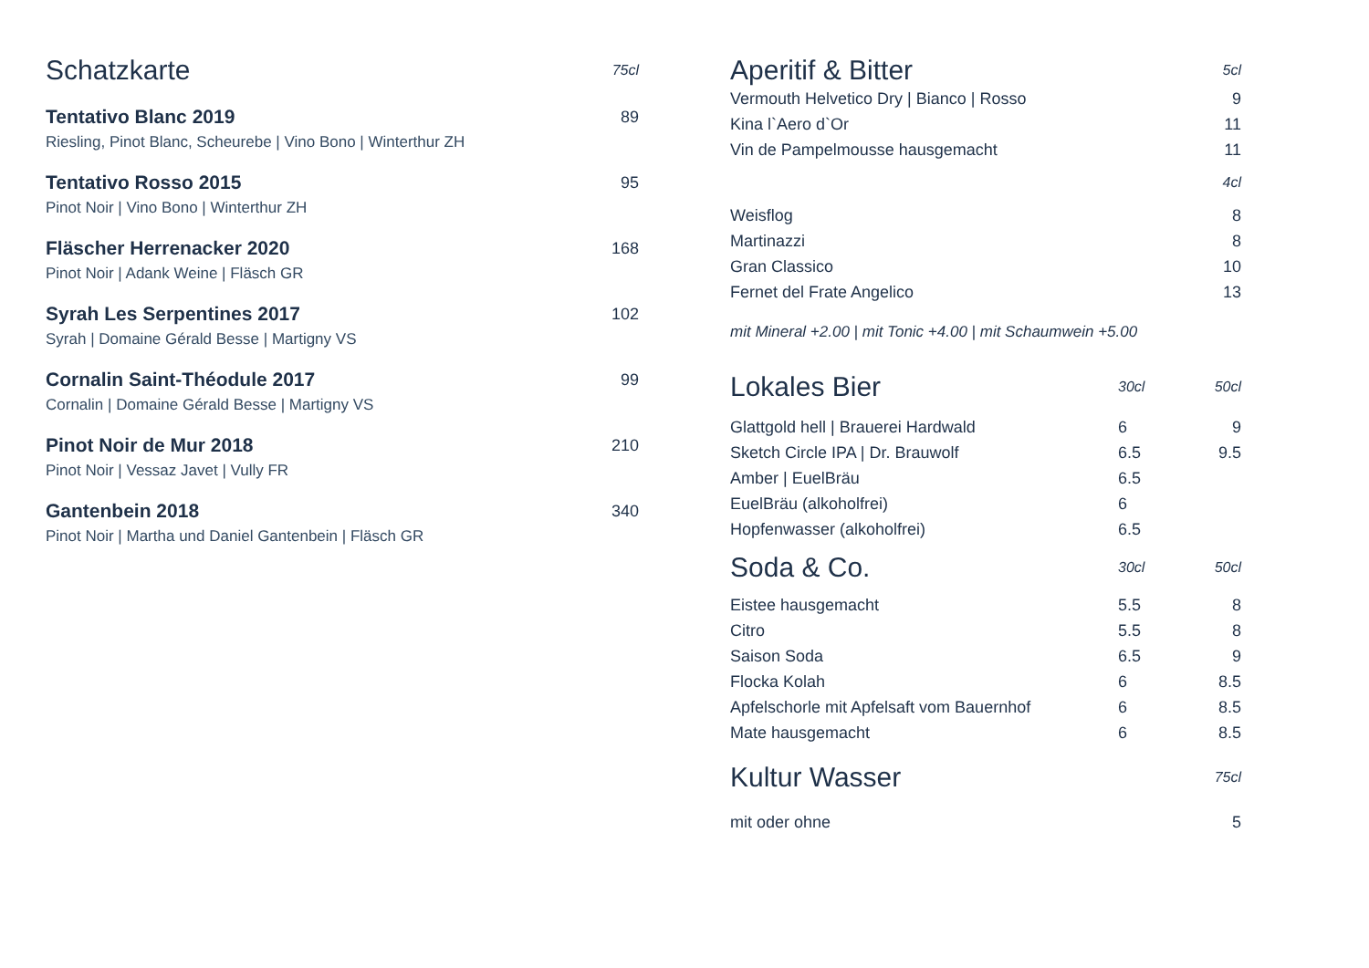| Schatzkarte | 75cl |
| Tentativo Blanc 2019 | 89 |
| Riesling, Pinot Blanc, Scheurebe / Vino Bono / Winterthur ZH | |
| Tentativo Rosso 2015 | 95 |
| Pinot Noir / Vino Bono / Winterthur ZH | |
| Fläscher Herrenacker 2020 | 168 |
| Pinot Noir / Adank Weine / Fläsch GR | |
| Syrah Les Serpentines 2017 | 102 |
| Syrah / Domaine Gérald Besse / Martigny VS | |
| Cornalin Saint-Théodule 2017 | 99 |
| Cornalin / Domaine Gérald Besse / Martigny VS | |
| Pinot Noir de Mur 2018 | 210 |
| Pinot Noir / Vessaz Javet / Vully FR | |
| Gantenbein 2018 | 340 |
| Pinot Noir / Martha und Daniel Gantenbein / Fläsch GR | |
| Aperitif & Bitter | | 5cl |
| Vermouth Helvetico Dry / Bianco / Rosso | | 9 |
| Kina l`Aero d`Or | | 11 |
| Vin de Pampelmousse hausgemacht | | 11 |
| | | 4cl |
| Weisflog | | 8 |
| Martinazzi | | 8 |
| Gran Classico | | 10 |
| Fernet del Frate Angelico | | 13 |
| mit Mineral +2.00 / mit Tonic +4.00 / mit Schaumwein +5.00 | | |
| Lokales Bier | 30cl | 50cl |
| Glattgold hell / Brauerei Hardwald | 6 | 9 |
| Sketch Circle IPA / Dr. Brauwolf | 6.5 | 9.5 |
| Amber / EuelBräu | 6.5 | |
| EuelBräu (alkoholfrei) | 6 | |
| Hopfenwasser (alkoholfrei) | 6.5 | |
| Soda & Co. | 30cl | 50cl |
| Eistee hausgemacht | 5.5 | 8 |
| Citro | 5.5 | 8 |
| Saison Soda | 6.5 | 9 |
| Flocka Kolah | 6 | 8.5 |
| Apfelschorle mit Apfelsaft vom Bauernhof | 6 | 8.5 |
| Mate hausgemacht | 6 | 8.5 |
| Kultur Wasser | | 75cl |
| mit oder ohne | | 5 |